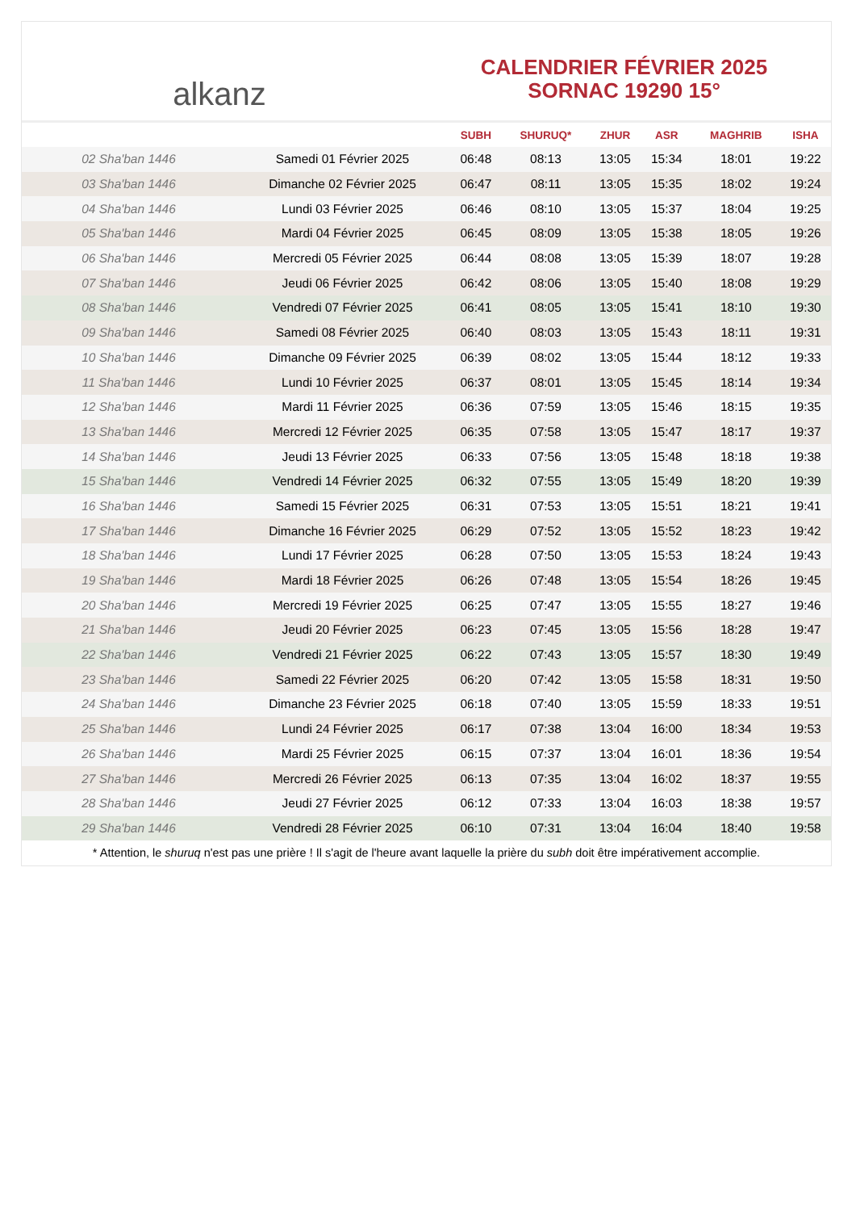alkanz
CALENDRIER FÉVRIER 2025
SORNAC 19290 15°
| | | SUBH | SHURUQ* | ZHUR | ASR | MAGHRIB | ISHA |
| --- | --- | --- | --- | --- | --- | --- | --- |
| 02 Sha'ban 1446 | Samedi 01 Février 2025 | 06:48 | 08:13 | 13:05 | 15:34 | 18:01 | 19:22 |
| 03 Sha'ban 1446 | Dimanche 02 Février 2025 | 06:47 | 08:11 | 13:05 | 15:35 | 18:02 | 19:24 |
| 04 Sha'ban 1446 | Lundi 03 Février 2025 | 06:46 | 08:10 | 13:05 | 15:37 | 18:04 | 19:25 |
| 05 Sha'ban 1446 | Mardi 04 Février 2025 | 06:45 | 08:09 | 13:05 | 15:38 | 18:05 | 19:26 |
| 06 Sha'ban 1446 | Mercredi 05 Février 2025 | 06:44 | 08:08 | 13:05 | 15:39 | 18:07 | 19:28 |
| 07 Sha'ban 1446 | Jeudi 06 Février 2025 | 06:42 | 08:06 | 13:05 | 15:40 | 18:08 | 19:29 |
| 08 Sha'ban 1446 | Vendredi 07 Février 2025 | 06:41 | 08:05 | 13:05 | 15:41 | 18:10 | 19:30 |
| 09 Sha'ban 1446 | Samedi 08 Février 2025 | 06:40 | 08:03 | 13:05 | 15:43 | 18:11 | 19:31 |
| 10 Sha'ban 1446 | Dimanche 09 Février 2025 | 06:39 | 08:02 | 13:05 | 15:44 | 18:12 | 19:33 |
| 11 Sha'ban 1446 | Lundi 10 Février 2025 | 06:37 | 08:01 | 13:05 | 15:45 | 18:14 | 19:34 |
| 12 Sha'ban 1446 | Mardi 11 Février 2025 | 06:36 | 07:59 | 13:05 | 15:46 | 18:15 | 19:35 |
| 13 Sha'ban 1446 | Mercredi 12 Février 2025 | 06:35 | 07:58 | 13:05 | 15:47 | 18:17 | 19:37 |
| 14 Sha'ban 1446 | Jeudi 13 Février 2025 | 06:33 | 07:56 | 13:05 | 15:48 | 18:18 | 19:38 |
| 15 Sha'ban 1446 | Vendredi 14 Février 2025 | 06:32 | 07:55 | 13:05 | 15:49 | 18:20 | 19:39 |
| 16 Sha'ban 1446 | Samedi 15 Février 2025 | 06:31 | 07:53 | 13:05 | 15:51 | 18:21 | 19:41 |
| 17 Sha'ban 1446 | Dimanche 16 Février 2025 | 06:29 | 07:52 | 13:05 | 15:52 | 18:23 | 19:42 |
| 18 Sha'ban 1446 | Lundi 17 Février 2025 | 06:28 | 07:50 | 13:05 | 15:53 | 18:24 | 19:43 |
| 19 Sha'ban 1446 | Mardi 18 Février 2025 | 06:26 | 07:48 | 13:05 | 15:54 | 18:26 | 19:45 |
| 20 Sha'ban 1446 | Mercredi 19 Février 2025 | 06:25 | 07:47 | 13:05 | 15:55 | 18:27 | 19:46 |
| 21 Sha'ban 1446 | Jeudi 20 Février 2025 | 06:23 | 07:45 | 13:05 | 15:56 | 18:28 | 19:47 |
| 22 Sha'ban 1446 | Vendredi 21 Février 2025 | 06:22 | 07:43 | 13:05 | 15:57 | 18:30 | 19:49 |
| 23 Sha'ban 1446 | Samedi 22 Février 2025 | 06:20 | 07:42 | 13:05 | 15:58 | 18:31 | 19:50 |
| 24 Sha'ban 1446 | Dimanche 23 Février 2025 | 06:18 | 07:40 | 13:05 | 15:59 | 18:33 | 19:51 |
| 25 Sha'ban 1446 | Lundi 24 Février 2025 | 06:17 | 07:38 | 13:04 | 16:00 | 18:34 | 19:53 |
| 26 Sha'ban 1446 | Mardi 25 Février 2025 | 06:15 | 07:37 | 13:04 | 16:01 | 18:36 | 19:54 |
| 27 Sha'ban 1446 | Mercredi 26 Février 2025 | 06:13 | 07:35 | 13:04 | 16:02 | 18:37 | 19:55 |
| 28 Sha'ban 1446 | Jeudi 27 Février 2025 | 06:12 | 07:33 | 13:04 | 16:03 | 18:38 | 19:57 |
| 29 Sha'ban 1446 | Vendredi 28 Février 2025 | 06:10 | 07:31 | 13:04 | 16:04 | 18:40 | 19:58 |
* Attention, le shuruq n'est pas une prière ! Il s'agit de l'heure avant laquelle la prière du subh doit être impérativement accomplie.